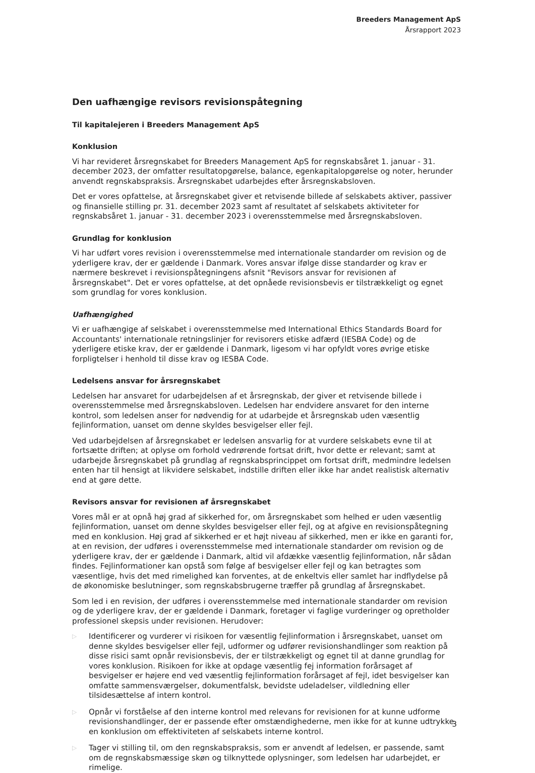Breeders Management ApS
Årsrapport 2023
Den uafhængige revisors revisionspåtegning
Til kapitalejeren i Breeders Management ApS
Konklusion
Vi har revideret årsregnskabet for Breeders Management ApS for regnskabsåret 1. januar - 31. december 2023, der omfatter resultatopgørelse, balance, egenkapitalopgørelse og noter, herunder anvendt regnskabspraksis. Årsregnskabet udarbejdes efter årsregnskabsloven.
Det er vores opfattelse, at årsregnskabet giver et retvisende billede af selskabets aktiver, passiver og finansielle stilling pr. 31. december 2023 samt af resultatet af selskabets aktiviteter for regnskabsåret 1. januar - 31. december 2023 i overensstemmelse med årsregnskabsloven.
Grundlag for konklusion
Vi har udført vores revision i overensstemmelse med internationale standarder om revision og de yderligere krav, der er gældende i Danmark. Vores ansvar ifølge disse standarder og krav er nærmere beskrevet i revisionspåtegningens afsnit "Revisors ansvar for revisionen af årsregnskabet". Det er vores opfattelse, at det opnåede revisionsbevis er tilstrækkeligt og egnet som grundlag for vores konklusion.
Uafhængighed
Vi er uafhængige af selskabet i overensstemmelse med International Ethics Standards Board for Accountants' internationale retningslinjer for revisorers etiske adfærd (IESBA Code) og de yderligere etiske krav, der er gældende i Danmark, ligesom vi har opfyldt vores øvrige etiske forpligtelser i henhold til disse krav og IESBA Code.
Ledelsens ansvar for årsregnskabet
Ledelsen har ansvaret for udarbejdelsen af et årsregnskab, der giver et retvisende billede i overensstemmelse med årsregnskabsloven. Ledelsen har endvidere ansvaret for den interne kontrol, som ledelsen anser for nødvendig for at udarbejde et årsregnskab uden væsentlig fejlinformation, uanset om denne skyldes besvigelser eller fejl.
Ved udarbejdelsen af årsregnskabet er ledelsen ansvarlig for at vurdere selskabets evne til at fortsætte driften; at oplyse om forhold vedrørende fortsat drift, hvor dette er relevant; samt at udarbejde årsregnskabet på grundlag af regnskabsprincippet om fortsat drift, medmindre ledelsen enten har til hensigt at likvidere selskabet, indstille driften eller ikke har andet realistisk alternativ end at gøre dette.
Revisors ansvar for revisionen af årsregnskabet
Vores mål er at opnå høj grad af sikkerhed for, om årsregnskabet som helhed er uden væsentlig fejlinformation, uanset om denne skyldes besvigelser eller fejl, og at afgive en revisionspåtegning med en konklusion. Høj grad af sikkerhed er et højt niveau af sikkerhed, men er ikke en garanti for, at en revision, der udføres i overensstemmelse med internationale standarder om revision og de yderligere krav, der er gældende i Danmark, altid vil afdække væsentlig fejlinformation, når sådan findes. Fejlinformationer kan opstå som følge af besvigelser eller fejl og kan betragtes som væsentlige, hvis det med rimelighed kan forventes, at de enkeltvis eller samlet har indflydelse på de økonomiske beslutninger, som regnskabsbrugerne træffer på grundlag af årsregnskabet.
Som led i en revision, der udføres i overensstemmelse med internationale standarder om revision og de yderligere krav, der er gældende i Danmark, foretager vi faglige vurderinger og opretholder professionel skepsis under revisionen. Herudover:
▷ Identificerer og vurderer vi risikoen for væsentlig fejlinformation i årsregnskabet, uanset om denne skyldes besvigelser eller fejl, udformer og udfører revisionshandlinger som reaktion på disse risici samt opnår revisionsbevis, der er tilstrækkeligt og egnet til at danne grundlag for vores konklusion. Risikoen for ikke at opdage væsentlig fej information forårsaget af besvigelser er højere end ved væsentlig fejlinformation forårsaget af fejl, idet besvigelser kan omfatte sammensværgelser, dokumentfalsk, bevidste udeladelser, vildledning eller tilsidesættelse af intern kontrol.
▷ Opnår vi forståelse af den interne kontrol med relevans for revisionen for at kunne udforme revisionshandlinger, der er passende efter omstændighederne, men ikke for at kunne udtrykke en konklusion om effektiviteten af selskabets interne kontrol.
▷ Tager vi stilling til, om den regnskabspraksis, som er anvendt af ledelsen, er passende, samt om de regnskabsmæssige skøn og tilknyttede oplysninger, som ledelsen har udarbejdet, er rimelige.
3